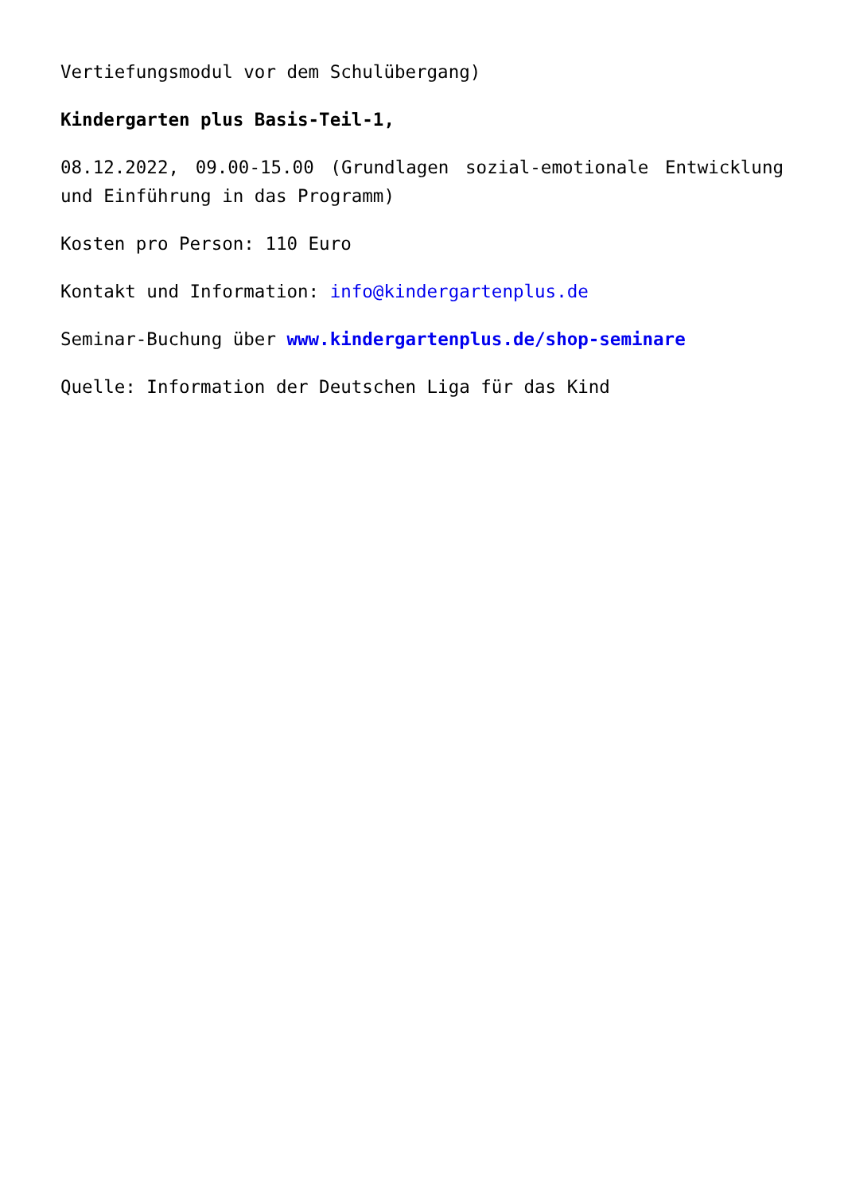Vertiefungsmodul vor dem Schulübergang)
Kindergarten plus Basis-Teil-1,
08.12.2022, 09.00-15.00 (Grundlagen sozial-emotionale Entwicklung und Einführung in das Programm)
Kosten pro Person: 110 Euro
Kontakt und Information: info@kindergartenplus.de
Seminar-Buchung über www.kindergartenplus.de/shop-seminare
Quelle: Information der Deutschen Liga für das Kind